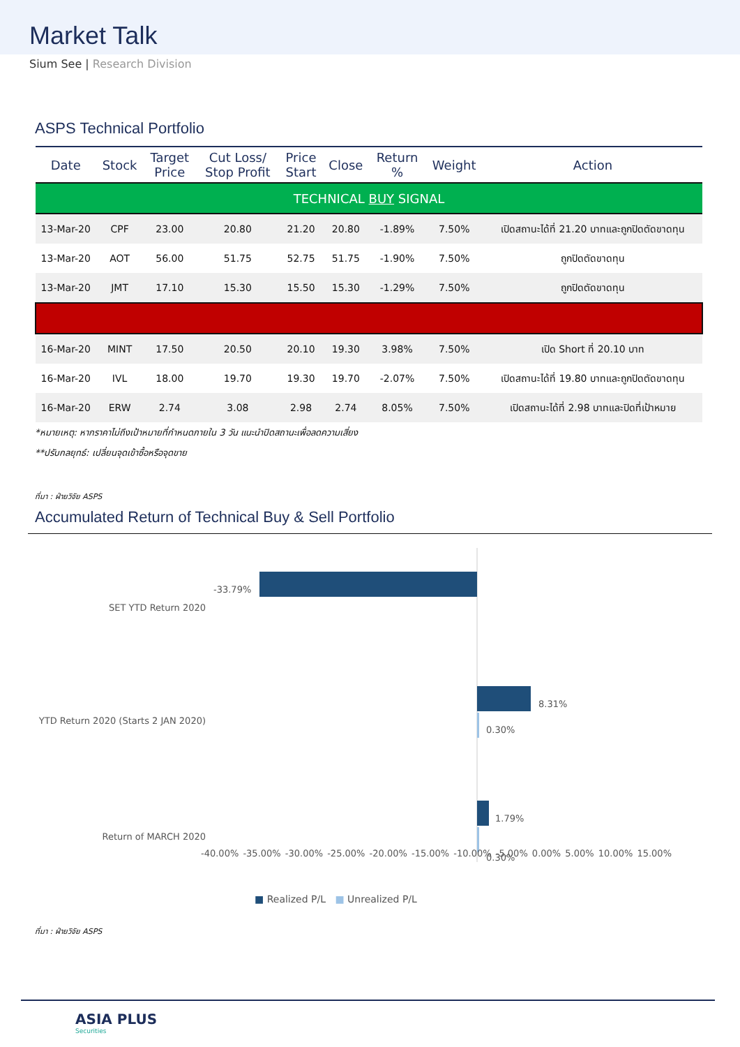Market Talk
Sium See | Research Division
ASPS Technical Portfolio
| Date | Stock | Target Price | Cut Loss/ Stop Profit | Price Start | Close | Return % | Weight | Action |
| --- | --- | --- | --- | --- | --- | --- | --- | --- |
| TECHNICAL BUY SIGNAL | | | | | | | | |
| 13-Mar-20 | CPF | 23.00 | 20.80 | 21.20 | 20.80 | -1.89% | 7.50% | เปิดสถานะได้ที่ 21.20 บาทและถูกปิดตัดขาดทุน |
| 13-Mar-20 | AOT | 56.00 | 51.75 | 52.75 | 51.75 | -1.90% | 7.50% | ถูกปิดตัดขาดทุน |
| 13-Mar-20 | JMT | 17.10 | 15.30 | 15.50 | 15.30 | -1.29% | 7.50% | ถูกปิดตัดขาดทุน |
| 16-Mar-20 | MINT | 17.50 | 20.50 | 20.10 | 19.30 | 3.98% | 7.50% | เปิด Short ที่ 20.10 บาท |
| 16-Mar-20 | IVL | 18.00 | 19.70 | 19.30 | 19.70 | -2.07% | 7.50% | เปิดสถานะได้ที่ 19.80 บาทและถูกปิดตัดขาดทุน |
| 16-Mar-20 | ERW | 2.74 | 3.08 | 2.98 | 2.74 | 8.05% | 7.50% | เปิดสถานะได้ที่ 2.98 บาทและปิดที่เป้าหมาย |
*หมายเหตุ: หากราคาไม่ถึงเป้าหมายที่กำหนดภายใน 3 วัน แนะนำปิดสถานะเพื่อลดความเสี่ยง
**ปรับกลยุทธ์: เปลี่ยนจุดเข้าซื้อหรือจุดขาย
ที่มา : ฝ่ายวิจัย ASPS
Accumulated Return of Technical Buy & Sell Portfolio
SET YTD Return 2020
-33.79%
YTD Return 2020 (Starts 2 JAN 2020)
8.31%
0.30%
Return of MARCH 2020
1.79%
0.30%
-40.00% -35.00% -30.00% -25.00% -20.00% -15.00% -10.00% -5.00% 0.00% 5.00% 10.00% 15.00%
■ Realized P/L ■ Unrealized P/L
ที่มา : ฝ่ายวิจัย ASPS
ASIA PLUS
Securities